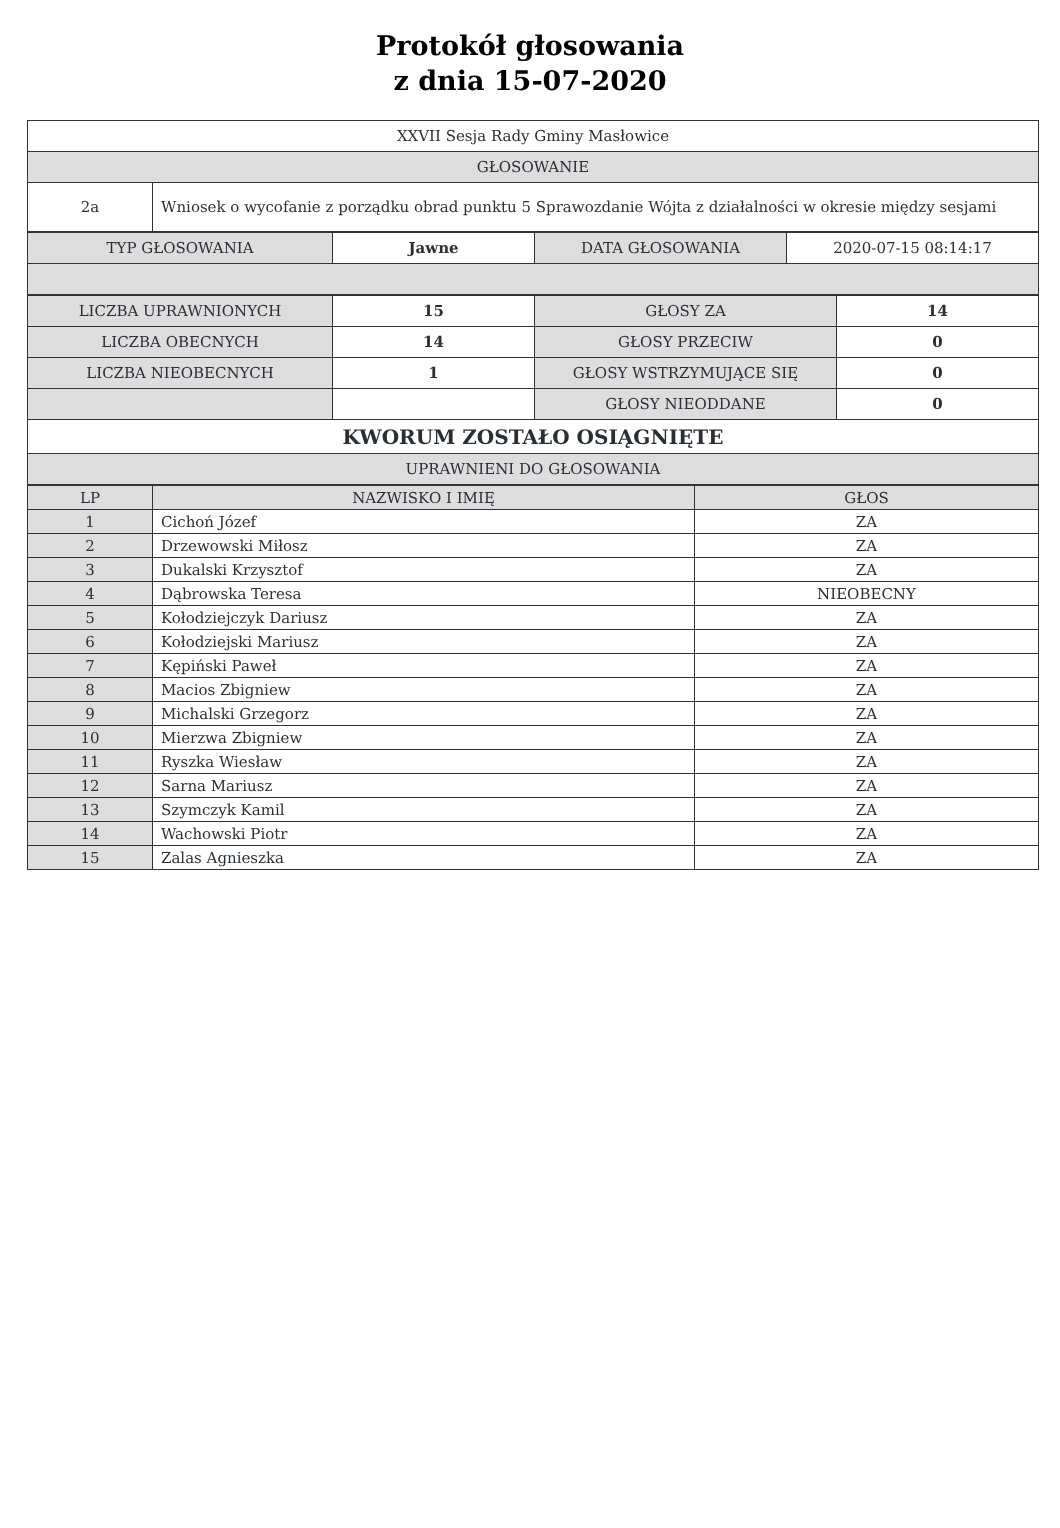Protokół głosowania
z dnia 15-07-2020
| XXVII Sesja Rady Gminy Masłowice | |
| GŁOSOWANIE | |
| 2a | Wniosek o wycofanie z porządku obrad punktu 5 Sprawozdanie Wójta z działalności w okresie między sesjami |
| TYP GŁOSOWANIA | Jawne | DATA GŁOSOWANIA | 2020-07-15 08:14:17 |
| LICZBA UPRAWNIONYCH | 15 | GŁOSY ZA | 14 |
| LICZBA OBECNYCH | 14 | GŁOSY PRZECIW | 0 |
| LICZBA NIEOBECNYCH | 1 | GŁOSY WSTRZYMUJĄCE SIĘ | 0 |
| | | GŁOSY NIEODDANE | 0 |
| KWORUM ZOSTAŁO OSIĄGNIĘTE | | | |
| UPRAWNIENI DO GŁOSOWANIA | | | |
| LP | NAZWISKO I IMIĘ | GŁOS |
| --- | --- | --- |
| 1 | Cichoń Józef | ZA |
| 2 | Drzewowski Miłosz | ZA |
| 3 | Dukalski Krzysztof | ZA |
| 4 | Dąbrowska Teresa | NIEOBECNY |
| 5 | Kołodziejczyk Dariusz | ZA |
| 6 | Kołodziejski Mariusz | ZA |
| 7 | Kępiński Paweł | ZA |
| 8 | Macios Zbigniew | ZA |
| 9 | Michalski Grzegorz | ZA |
| 10 | Mierzwa Zbigniew | ZA |
| 11 | Ryszka Wiesław | ZA |
| 12 | Sarna Mariusz | ZA |
| 13 | Szymczyk Kamil | ZA |
| 14 | Wachowski Piotr | ZA |
| 15 | Zalas Agnieszka | ZA |